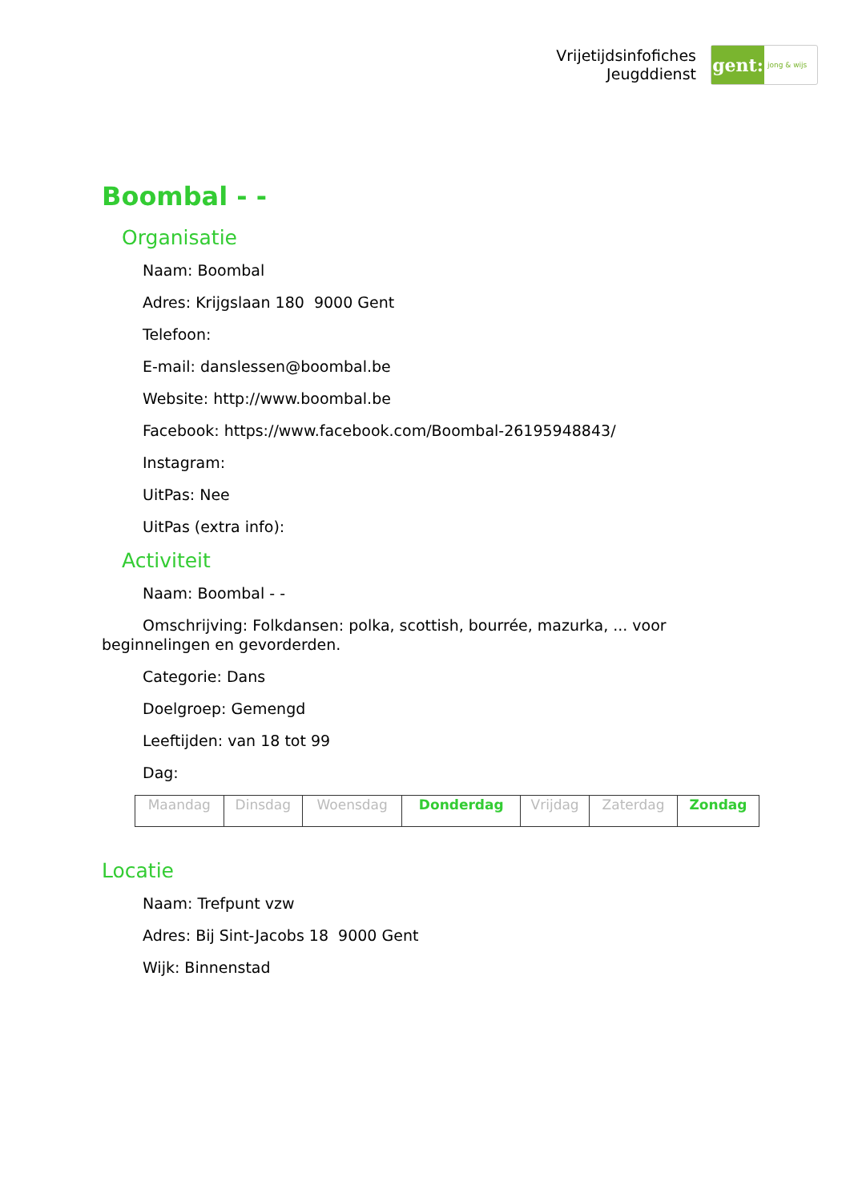Vrijetijdsinfofiches
Jeugddienst
gent:
jong & wijs
Boombal - -
Organisatie
Naam: Boombal
Adres: Krijgslaan 180 9000 Gent
Telefoon:
E-mail: danslessen@boombal.be
Website: http://www.boombal.be
Facebook: https://www.facebook.com/Boombal-26195948843/
Instagram:
UitPas: Nee
UitPas (extra info):
Activiteit
Naam: Boombal - -
Omschrijving: Folkdansen: polka, scottish, bourrée, mazurka, ... voor beginnelingen en gevorderden.
Categorie: Dans
Doelgroep: Gemengd
Leeftijden: van 18 tot 99
Dag:
| Maandag | Dinsdag | Woensdag | Donderdag | Vrijdag | Zaterdag | Zondag |
Locatie
Naam: Trefpunt vzw
Adres: Bij Sint-Jacobs 18 9000 Gent
Wijk: Binnenstad